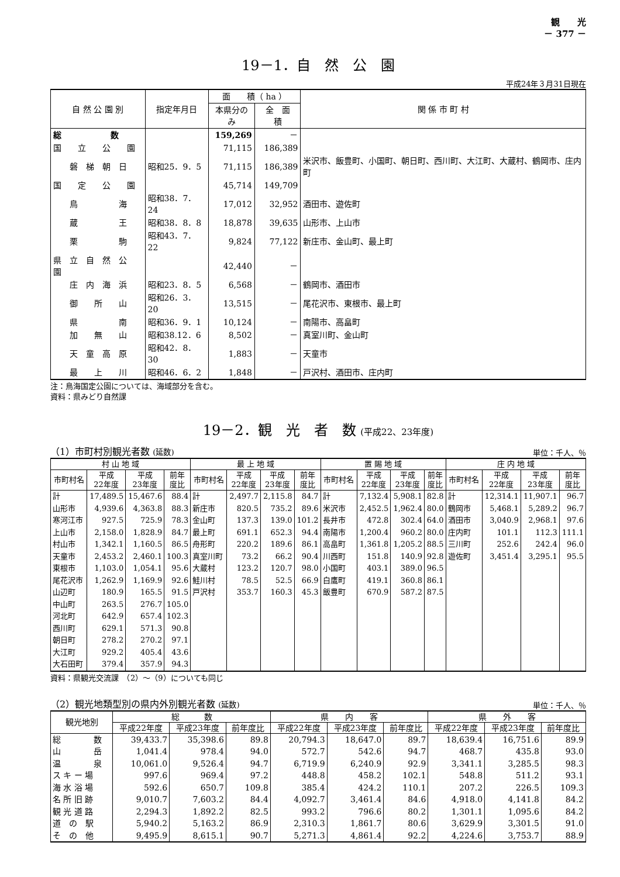観　　光
－ 377 －
19－1．自　然　公　園
平成24年３月31日現在
| 自 然 公 園 別 | 指定年月日 | 面 積（ ha ） | | 関 係 市 町 村 |
| --- | --- | --- | --- | --- |
| | | 本県分のみ | 全 面 積 | |
| 総 数 | | 159,269 | － | |
| 国 立 公 園 | | 71,115 | 186,389 | |
| 磐 梯 朝 日 | 昭和25．9．5 | 71,115 | 186,389 | 米沢市、飯豊町、小国町、朝日町、西川町、大江町、大蔵村、鶴岡市、庄内町 |
| 国 定 公 園 | | 45,714 | 149,709 | |
| 鳥 海 | 昭和38．7．24 | 17,012 | 32,952 | 酒田市、遊佐町 |
| 蔵 王 | 昭和38．8．8 | 18,878 | 39,635 | 山形市、上山市 |
| 栗 駒 | 昭和43．7．22 | 9,824 | 77,122 | 新庄市、金山町、最上町 |
| 県 立 自 然 公 園 | | 42,440 | － | |
| 庄 内 海 浜 | 昭和23．8．5 | 6,568 | － | 鶴岡市、酒田市 |
| 御 所 山 | 昭和26．3．20 | 13,515 | － | 尾花沢市、東根市、最上町 |
| 県 南 | 昭和36．9．1 | 10,124 | － | 南陽市、高畠町 |
| 加 無 山 | 昭和38.12．6 | 8,502 | － | 真室川町、金山町 |
| 天 童 高 原 | 昭和42．8．30 | 1,883 | － | 天童市 |
| 最 上 川 | 昭和46．6．2 | 1,848 | － | 戸沢村、酒田市、庄内町 |
注：鳥海国定公園については、海域部分を含む。
資料：県みどり自然課
19－2．観　光　者　数 (平成22、23年度)
（1）市町村別観光者数 (延数) 単位：千人、％
| 村 山 地 域 | | | | 最 上 地 域 | | | | 置 賜 地 域 | | | | 庄 内 地 域 | | | |
| --- | --- | --- | --- | --- | --- | --- | --- | --- | --- | --- | --- | --- | --- | --- | --- |
| 市町村名 | 平成 22年度 | 平成 23年度 | 前年 度比 | 市町村名 | 平成 22年度 | 平成 23年度 | 前年 度比 | 市町村名 | 平成 22年度 | 平成 23年度 | 前年 度比 | 市町村名 | 平成 22年度 | 平成 23年度 | 前年 度比 |
| 計 | 17,489.5 | 15,467.6 | 88.4 | 計 | 2,497.7 | 2,115.8 | 84.7 | 計 | 7,132.4 | 5,908.1 | 82.8 | 計 | 12,314.1 | 11,907.1 | 96.7 |
| 山形市 | 4,939.6 | 4,363.8 | 88.3 | 新庄市 | 820.5 | 735.2 | 89.6 | 米沢市 | 2,452.5 | 1,962.4 | 80.0 | 鶴岡市 | 5,468.1 | 5,289.2 | 96.7 |
| 寒河江市 | 927.5 | 725.9 | 78.3 | 金山町 | 137.3 | 139.0 | 101.2 | 長井市 | 472.8 | 302.4 | 64.0 | 酒田市 | 3,040.9 | 2,968.1 | 97.6 |
| 上山市 | 2,158.0 | 1,828.9 | 84.7 | 最上町 | 691.1 | 652.3 | 94.4 | 南陽市 | 1,200.4 | 960.2 | 80.0 | 庄内町 | 101.1 | 112.3 | 111.1 |
| 村山市 | 1,342.1 | 1,160.5 | 86.5 | 舟形町 | 220.2 | 189.6 | 86.1 | 高畠町 | 1,361.8 | 1,205.2 | 88.5 | 三川町 | 252.6 | 242.4 | 96.0 |
| 天童市 | 2,453.2 | 2,460.1 | 100.3 | 真室川町 | 73.2 | 66.2 | 90.4 | 川西町 | 151.8 | 140.9 | 92.8 | 遊佐町 | 3,451.4 | 3,295.1 | 95.5 |
| 東根市 | 1,103.0 | 1,054.1 | 95.6 | 大蔵村 | 123.2 | 120.7 | 98.0 | 小国町 | 403.1 | 389.0 | 96.5 | | | | |
| 尾花沢市 | 1,262.9 | 1,169.9 | 92.6 | 鮭川村 | 78.5 | 52.5 | 66.9 | 白鷹町 | 419.1 | 360.8 | 86.1 | | | | |
| 山辺町 | 180.9 | 165.5 | 91.5 | 戸沢村 | 353.7 | 160.3 | 45.3 | 飯豊町 | 670.9 | 587.2 | 87.5 | | | | |
| 中山町 | 263.5 | 276.7 | 105.0 | | | | | | | | | | | | |
| 河北町 | 642.9 | 657.4 | 102.3 | | | | | | | | | | | | |
| 西川町 | 629.1 | 571.3 | 90.8 | | | | | | | | | | | | |
| 朝日町 | 278.2 | 270.2 | 97.1 | | | | | | | | | | | | |
| 大江町 | 929.2 | 405.4 | 43.6 | | | | | | | | | | | | |
| 大石田町 | 379.4 | 357.9 | 94.3 | | | | | | | | | | | | |
資料：県観光交流課　（2）～（9）についても同じ
（2）観光地類型別の県内外別観光者数 (延数) 単位：千人、％
| 観光地別 | 総 数 | | | 県 内 客 | | | 県 外 客 | | |
| --- | --- | --- | --- | --- | --- | --- | --- | --- | --- |
| | 平成22年度 | 平成23年度 | 前年度比 | 平成22年度 | 平成23年度 | 前年度比 | 平成22年度 | 平成23年度 | 前年度比 |
| 総 数 | 39,433.7 | 35,398.6 | 89.8 | 20,794.3 | 18,647.0 | 89.7 | 18,639.4 | 16,751.6 | 89.9 |
| 山 岳 | 1,041.4 | 978.4 | 94.0 | 572.7 | 542.6 | 94.7 | 468.7 | 435.8 | 93.0 |
| 温 泉 | 10,061.0 | 9,526.4 | 94.7 | 6,719.9 | 6,240.9 | 92.9 | 3,341.1 | 3,285.5 | 98.3 |
| ス キ ー 場 | 997.6 | 969.4 | 97.2 | 448.8 | 458.2 | 102.1 | 548.8 | 511.2 | 93.1 |
| 海 水 浴 場 | 592.6 | 650.7 | 109.8 | 385.4 | 424.2 | 110.1 | 207.2 | 226.5 | 109.3 |
| 名 所 旧 跡 | 9,010.7 | 7,603.2 | 84.4 | 4,092.7 | 3,461.4 | 84.6 | 4,918.0 | 4,141.8 | 84.2 |
| 観 光 道 路 | 2,294.3 | 1,892.2 | 82.5 | 993.2 | 796.6 | 80.2 | 1,301.1 | 1,095.6 | 84.2 |
| 道 の 駅 | 5,940.2 | 5,163.2 | 86.9 | 2,310.3 | 1,861.7 | 80.6 | 3,629.9 | 3,301.5 | 91.0 |
| そ の 他 | 9,495.9 | 8,615.1 | 90.7 | 5,271.3 | 4,861.4 | 92.2 | 4,224.6 | 3,753.7 | 88.9 |